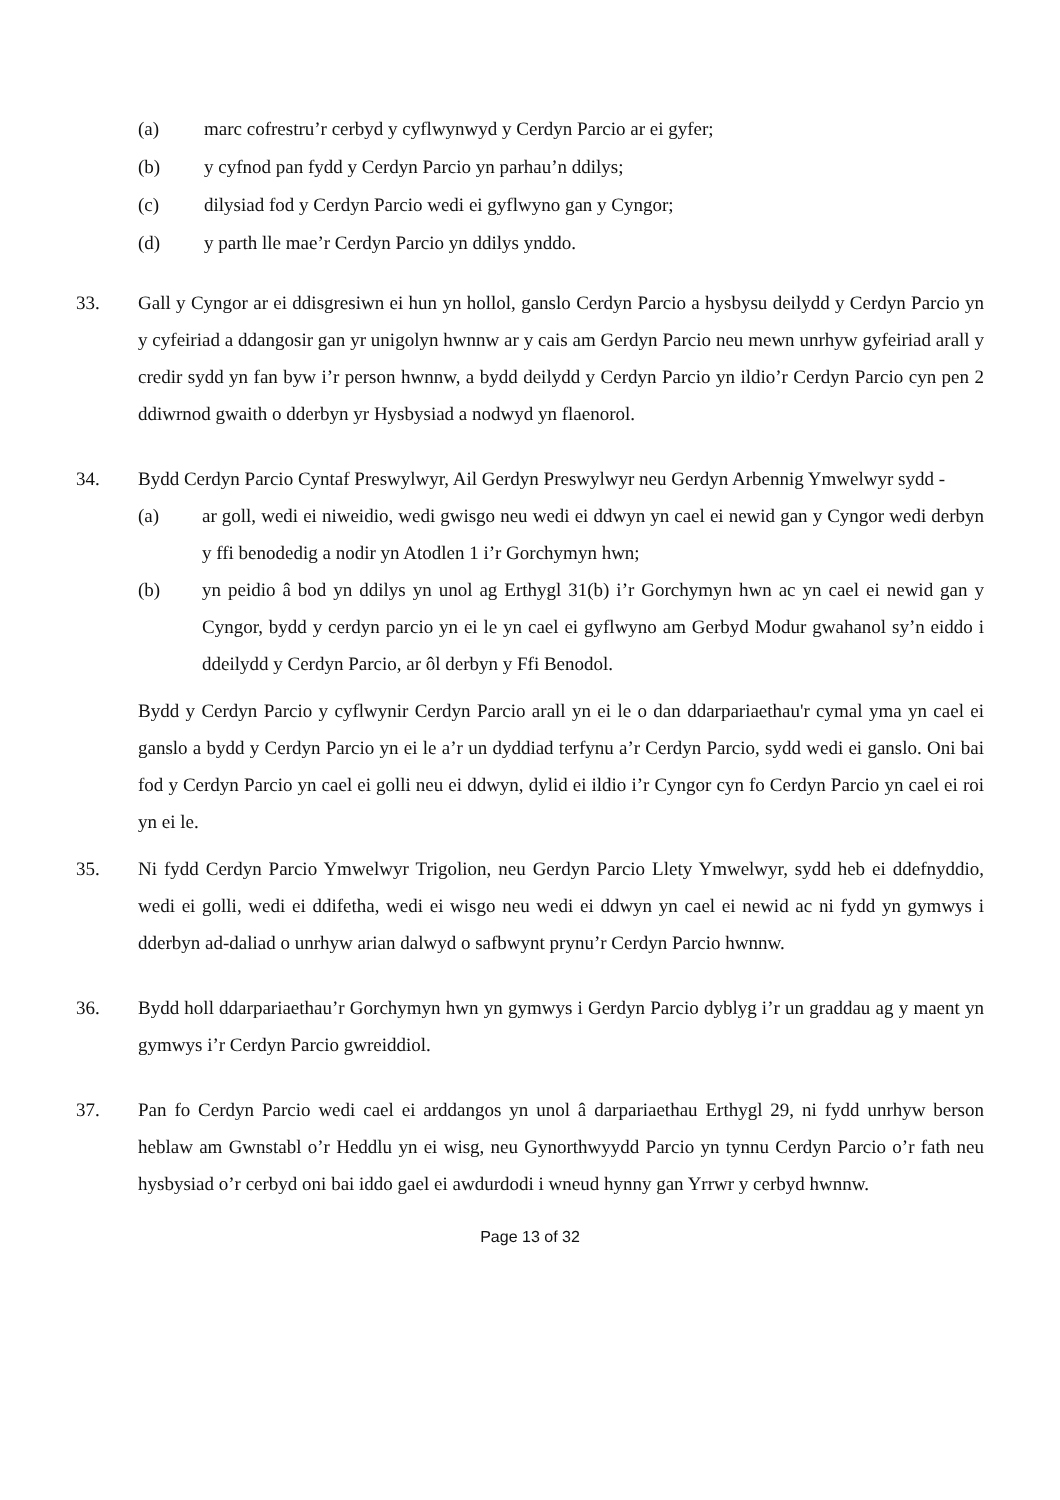(a) marc cofrestru’r cerbyd y cyflwynwyd y Cerdyn Parcio ar ei gyfer;
(b) y cyfnod pan fydd y Cerdyn Parcio yn parhau’n ddilys;
(c) dilysiad fod y Cerdyn Parcio wedi ei gyflwyno gan y Cyngor;
(d) y parth lle mae’r Cerdyn Parcio yn ddilys ynddo.
33. Gall y Cyngor ar ei ddisgresiwn ei hun yn hollol, ganslo Cerdyn Parcio a hysbysu deilydd y Cerdyn Parcio yn y cyfeiriad a ddangosir gan yr unigolyn hwnnw ar y cais am Gerdyn Parcio neu mewn unrhyw gyfeiriad arall y credir sydd yn fan byw i’r person hwnnw, a bydd deilydd y Cerdyn Parcio yn ildio’r Cerdyn Parcio cyn pen 2 ddiwrnod gwaith o dderbyn yr Hysbysiad a nodwyd yn flaenorol.
34. Bydd Cerdyn Parcio Cyntaf Preswylwyr, Ail Gerdyn Preswylwyr neu Gerdyn Arbennig Ymwelwyr sydd -
(a) ar goll, wedi ei niweidio, wedi gwisgo neu wedi ei ddwyn yn cael ei newid gan y Cyngor wedi derbyn y ffi benodedig a nodir yn Atodlen 1 i’r Gorchymyn hwn;
(b) yn peidio â bod yn ddilys yn unol ag Erthygl 31(b) i’r Gorchymyn hwn ac yn cael ei newid gan y Cyngor, bydd y cerdyn parcio yn ei le yn cael ei gyflwyno am Gerbyd Modur gwahanol sy’n eiddo i ddeilydd y Cerdyn Parcio, ar ôl derbyn y Ffi Benodol.
Bydd y Cerdyn Parcio y cyflwynir Cerdyn Parcio arall yn ei le o dan ddarpariaethau'r cymal yma yn cael ei ganslo a bydd y Cerdyn Parcio yn ei le a’r un dyddiad terfynu a’r Cerdyn Parcio, sydd wedi ei ganslo. Oni bai fod y Cerdyn Parcio yn cael ei golli neu ei ddwyn, dylid ei ildio i’r Cyngor cyn fo Cerdyn Parcio yn cael ei roi yn ei le.
35. Ni fydd Cerdyn Parcio Ymwelwyr Trigolion, neu Gerdyn Parcio Llety Ymwelwyr, sydd heb ei ddefnyddio, wedi ei golli, wedi ei ddifetha, wedi ei wisgo neu wedi ei ddwyn yn cael ei newid ac ni fydd yn gymwys i dderbyn ad-daliad o unrhyw arian dalwyd o safbwynt prynu’r Cerdyn Parcio hwnnw.
36. Bydd holl ddarpariaethau’r Gorchymyn hwn yn gymwys i Gerdyn Parcio dyblyg i’r un graddau ag y maent yn gymwys i’r Cerdyn Parcio gwreiddiol.
37. Pan fo Cerdyn Parcio wedi cael ei arddangos yn unol â darpariaethau Erthygl 29, ni fydd unrhyw berson heblaw am Gwnstabl o’r Heddlu yn ei wisg, neu Gynorthwyydd Parcio yn tynnu Cerdyn Parcio o’r fath neu hysbysiad o’r cerbyd oni bai iddo gael ei awdurdodi i wneud hynny gan Yrrwr y cerbyd hwnnw.
Page 13 of 32